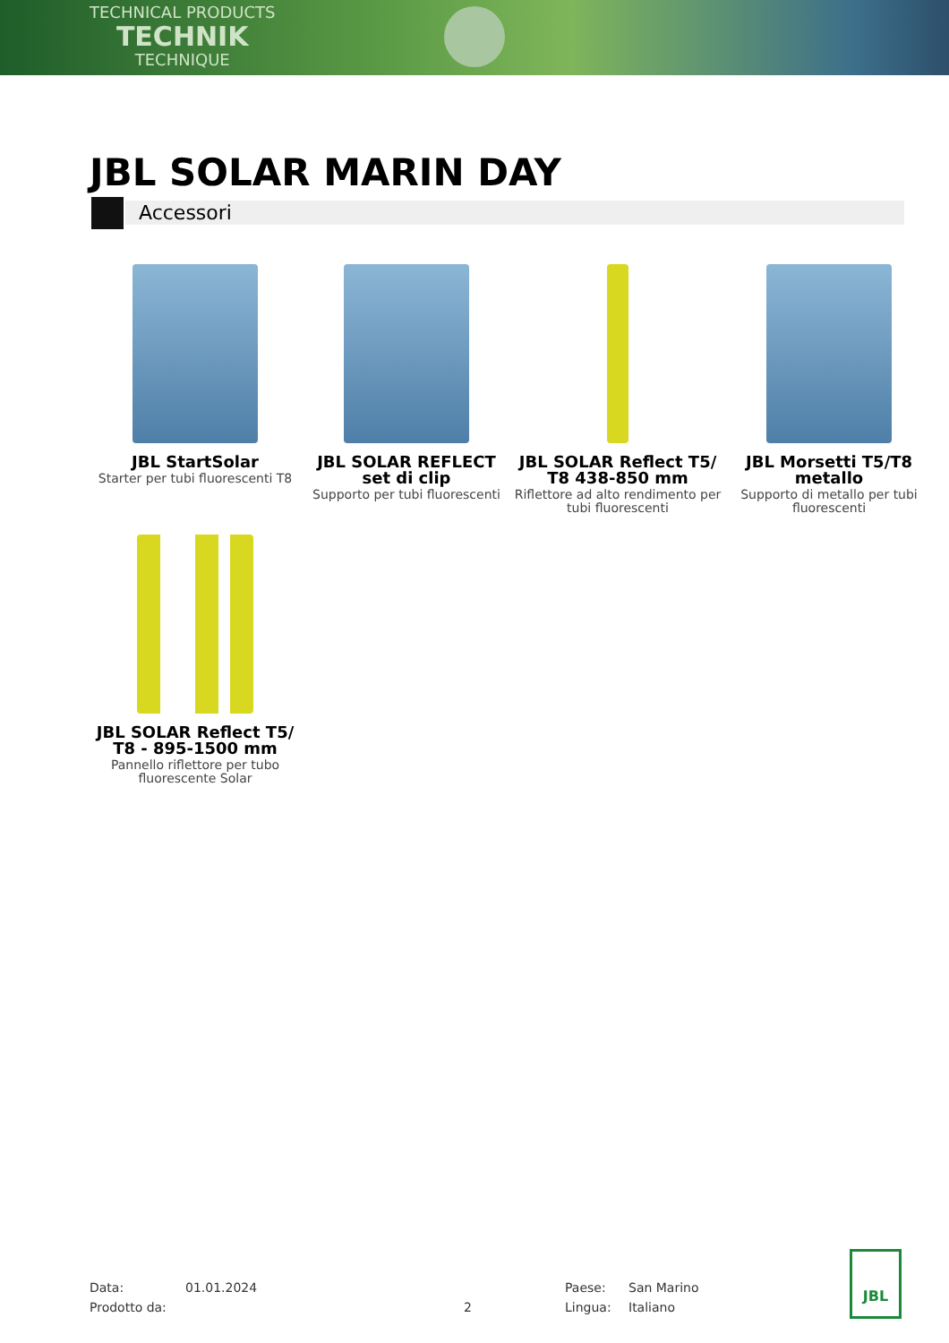TECHNICAL PRODUCTS
TECHNIK
TECHNIQUE
JBL SOLAR MARIN DAY
Accessori
JBL StartSolar
Starter per tubi fluorescenti T8
JBL SOLAR REFLECT set di clip
Supporto per tubi fluorescenti
JBL SOLAR Reflect T5/ T8 438-850 mm
Riflettore ad alto rendimento per tubi fluorescenti
JBL Morsetti T5/T8 metallo
Supporto di metallo per tubi fluorescenti
JBL SOLAR Reflect T5/ T8 - 895-1500 mm
Pannello riflettore per tubo fluorescente Solar
Data:
01.01.2024
Paese:
San Marino
Prodotto da:
2
Lingua:
Italiano
JBL